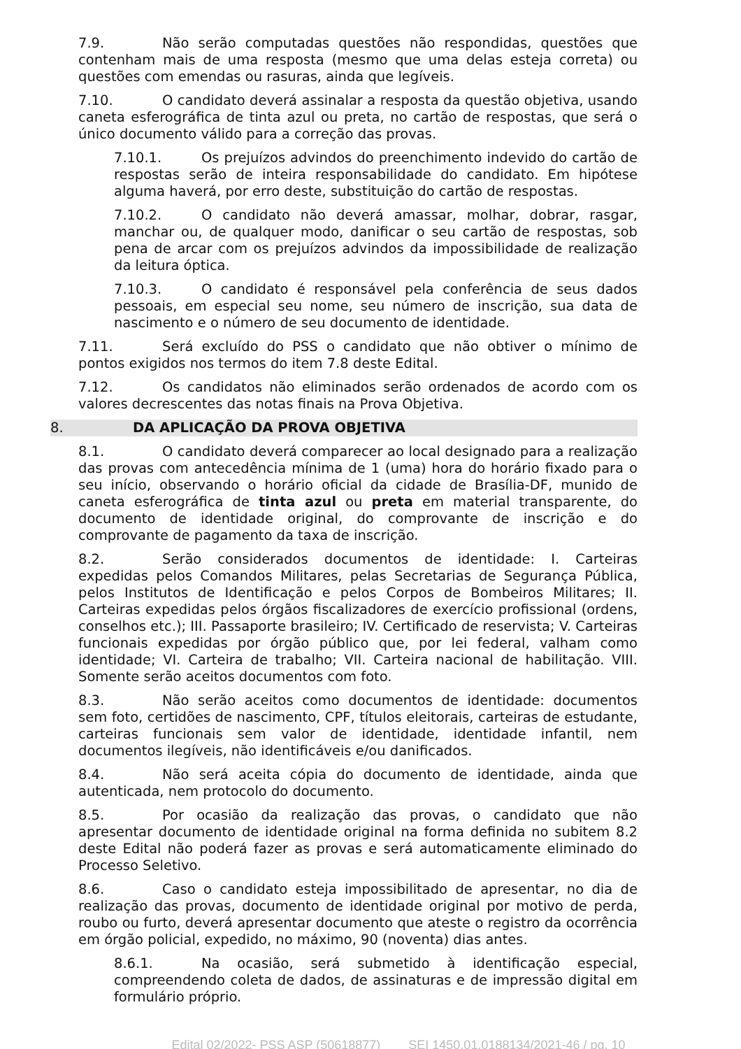7.9. Não serão computadas questões não respondidas, questões que contenham mais de uma resposta (mesmo que uma delas esteja correta) ou questões com emendas ou rasuras, ainda que legíveis.
7.10. O candidato deverá assinalar a resposta da questão objetiva, usando caneta esferográfica de tinta azul ou preta, no cartão de respostas, que será o único documento válido para a correção das provas.
7.10.1. Os prejuízos advindos do preenchimento indevido do cartão de respostas serão de inteira responsabilidade do candidato. Em hipótese alguma haverá, por erro deste, substituição do cartão de respostas.
7.10.2. O candidato não deverá amassar, molhar, dobrar, rasgar, manchar ou, de qualquer modo, danificar o seu cartão de respostas, sob pena de arcar com os prejuízos advindos da impossibilidade de realização da leitura óptica.
7.10.3. O candidato é responsável pela conferência de seus dados pessoais, em especial seu nome, seu número de inscrição, sua data de nascimento e o número de seu documento de identidade.
7.11. Será excluído do PSS o candidato que não obtiver o mínimo de pontos exigidos nos termos do item 7.8 deste Edital.
7.12. Os candidatos não eliminados serão ordenados de acordo com os valores decrescentes das notas finais na Prova Objetiva.
8. DA APLICAÇÃO DA PROVA OBJETIVA
8.1. O candidato deverá comparecer ao local designado para a realização das provas com antecedência mínima de 1 (uma) hora do horário fixado para o seu início, observando o horário oficial da cidade de Brasília-DF, munido de caneta esferográfica de tinta azul ou preta em material transparente, do documento de identidade original, do comprovante de inscrição e do comprovante de pagamento da taxa de inscrição.
8.2. Serão considerados documentos de identidade: I. Carteiras expedidas pelos Comandos Militares, pelas Secretarias de Segurança Pública, pelos Institutos de Identificação e pelos Corpos de Bombeiros Militares; II. Carteiras expedidas pelos órgãos fiscalizadores de exercício profissional (ordens, conselhos etc.); III. Passaporte brasileiro; IV. Certificado de reservista; V. Carteiras funcionais expedidas por órgão público que, por lei federal, valham como identidade; VI. Carteira de trabalho; VII. Carteira nacional de habilitação. VIII. Somente serão aceitos documentos com foto.
8.3. Não serão aceitos como documentos de identidade: documentos sem foto, certidões de nascimento, CPF, títulos eleitorais, carteiras de estudante, carteiras funcionais sem valor de identidade, identidade infantil, nem documentos ilegíveis, não identificáveis e/ou danificados.
8.4. Não será aceita cópia do documento de identidade, ainda que autenticada, nem protocolo do documento.
8.5. Por ocasião da realização das provas, o candidato que não apresentar documento de identidade original na forma definida no subitem 8.2 deste Edital não poderá fazer as provas e será automaticamente eliminado do Processo Seletivo.
8.6. Caso o candidato esteja impossibilitado de apresentar, no dia de realização das provas, documento de identidade original por motivo de perda, roubo ou furto, deverá apresentar documento que ateste o registro da ocorrência em órgão policial, expedido, no máximo, 90 (noventa) dias antes.
8.6.1. Na ocasião, será submetido à identificação especial, compreendendo coleta de dados, de assinaturas e de impressão digital em formulário próprio.
Edital 02/2022- PSS ASP (50618877) SEI 1450.01.0188134/2021-46 / pg. 10